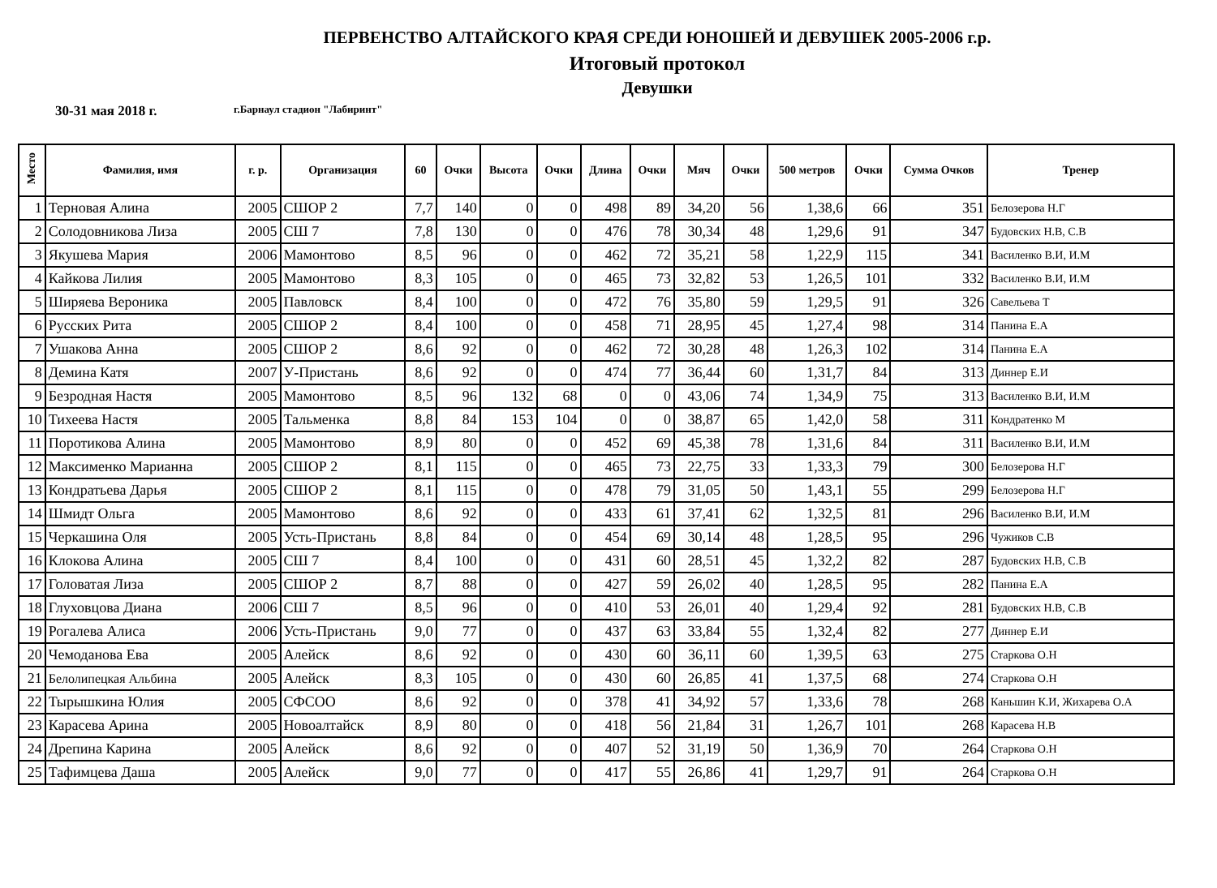ПЕРВЕНСТВО АЛТАЙСКОГО КРАЯ СРЕДИ ЮНОШЕЙ И ДЕВУШЕК 2005-2006 г.р.
Итоговый протокол
Девушки
30-31 мая 2018 г. г.Барнаул стадион "Лабиринт"
| Место | Фамилия, имя | г. р. | Организация | 60 | Очки | Высота | Очки | Длина | Очки | Мяч | Очки | 500 метров | Очки | Сумма Очков | Тренер |
| --- | --- | --- | --- | --- | --- | --- | --- | --- | --- | --- | --- | --- | --- | --- | --- |
| 1 | Терновая Алина | 2005 | СШОР 2 | 7,7 | 140 | 0 | 0 | 498 | 89 | 34,20 | 56 | 1,38,6 | 66 | 351 | Белозерова Н.Г |
| 2 | Солодовникова Лиза | 2005 | СШ 7 | 7,8 | 130 | 0 | 0 | 476 | 78 | 30,34 | 48 | 1,29,6 | 91 | 347 | Будовских Н.В, С.В |
| 3 | Якушева Мария | 2006 | Мамонтово | 8,5 | 96 | 0 | 0 | 462 | 72 | 35,21 | 58 | 1,22,9 | 115 | 341 | Василенко В.И, И.М |
| 4 | Кайкова Лилия | 2005 | Мамонтово | 8,3 | 105 | 0 | 0 | 465 | 73 | 32,82 | 53 | 1,26,5 | 101 | 332 | Василенко В.И, И.М |
| 5 | Ширяева Вероника | 2005 | Павловск | 8,4 | 100 | 0 | 0 | 472 | 76 | 35,80 | 59 | 1,29,5 | 91 | 326 | Савельева Т |
| 6 | Русских Рита | 2005 | СШОР 2 | 8,4 | 100 | 0 | 0 | 458 | 71 | 28,95 | 45 | 1,27,4 | 98 | 314 | Панина Е.А |
| 7 | Ушакова Анна | 2005 | СШОР 2 | 8,6 | 92 | 0 | 0 | 462 | 72 | 30,28 | 48 | 1,26,3 | 102 | 314 | Панина Е.А |
| 8 | Демина Катя | 2007 | У-Пристань | 8,6 | 92 | 0 | 0 | 474 | 77 | 36,44 | 60 | 1,31,7 | 84 | 313 | Диннер Е.И |
| 9 | Безродная Настя | 2005 | Мамонтово | 8,5 | 96 | 132 | 68 | 0 | 0 | 43,06 | 74 | 1,34,9 | 75 | 313 | Василенко В.И, И.М |
| 10 | Тихеева Настя | 2005 | Тальменка | 8,8 | 84 | 153 | 104 | 0 | 0 | 38,87 | 65 | 1,42,0 | 58 | 311 | Кондратенко М |
| 11 | Поротикова Алина | 2005 | Мамонтово | 8,9 | 80 | 0 | 0 | 452 | 69 | 45,38 | 78 | 1,31,6 | 84 | 311 | Василенко В.И, И.М |
| 12 | Максименко Марианна | 2005 | СШОР 2 | 8,1 | 115 | 0 | 0 | 465 | 73 | 22,75 | 33 | 1,33,3 | 79 | 300 | Белозерова Н.Г |
| 13 | Кондратьева Дарья | 2005 | СШОР 2 | 8,1 | 115 | 0 | 0 | 478 | 79 | 31,05 | 50 | 1,43,1 | 55 | 299 | Белозерова Н.Г |
| 14 | Шмидт Ольга | 2005 | Мамонтово | 8,6 | 92 | 0 | 0 | 433 | 61 | 37,41 | 62 | 1,32,5 | 81 | 296 | Василенко В.И, И.М |
| 15 | Черкашина Оля | 2005 | Усть-Пристань | 8,8 | 84 | 0 | 0 | 454 | 69 | 30,14 | 48 | 1,28,5 | 95 | 296 | Чужиков С.В |
| 16 | Клокова Алина | 2005 | СШ 7 | 8,4 | 100 | 0 | 0 | 431 | 60 | 28,51 | 45 | 1,32,2 | 82 | 287 | Будовских Н.В, С.В |
| 17 | Головатая Лиза | 2005 | СШОР 2 | 8,7 | 88 | 0 | 0 | 427 | 59 | 26,02 | 40 | 1,28,5 | 95 | 282 | Панина Е.А |
| 18 | Глуховцова Диана | 2006 | СШ 7 | 8,5 | 96 | 0 | 0 | 410 | 53 | 26,01 | 40 | 1,29,4 | 92 | 281 | Будовских Н.В, С.В |
| 19 | Рогалева Алиса | 2006 | Усть-Пристань | 9,0 | 77 | 0 | 0 | 437 | 63 | 33,84 | 55 | 1,32,4 | 82 | 277 | Диннер Е.И |
| 20 | Чемоданова Ева | 2005 | Алейск | 8,6 | 92 | 0 | 0 | 430 | 60 | 36,11 | 60 | 1,39,5 | 63 | 275 | Старкова О.Н |
| 21 | Белолипецкая Альбина | 2005 | Алейск | 8,3 | 105 | 0 | 0 | 430 | 60 | 26,85 | 41 | 1,37,5 | 68 | 274 | Старкова О.Н |
| 22 | Тырышкина Юлия | 2005 | СФСОО | 8,6 | 92 | 0 | 0 | 378 | 41 | 34,92 | 57 | 1,33,6 | 78 | 268 | Каньшин К.И, Жихарева О.А |
| 23 | Карасева Арина | 2005 | Новоалтайск | 8,9 | 80 | 0 | 0 | 418 | 56 | 21,84 | 31 | 1,26,7 | 101 | 268 | Карасева Н.В |
| 24 | Дрепина Карина | 2005 | Алейск | 8,6 | 92 | 0 | 0 | 407 | 52 | 31,19 | 50 | 1,36,9 | 70 | 264 | Старкова О.Н |
| 25 | Тафимцева Даша | 2005 | Алейск | 9,0 | 77 | 0 | 0 | 417 | 55 | 26,86 | 41 | 1,29,7 | 91 | 264 | Старкова О.Н |